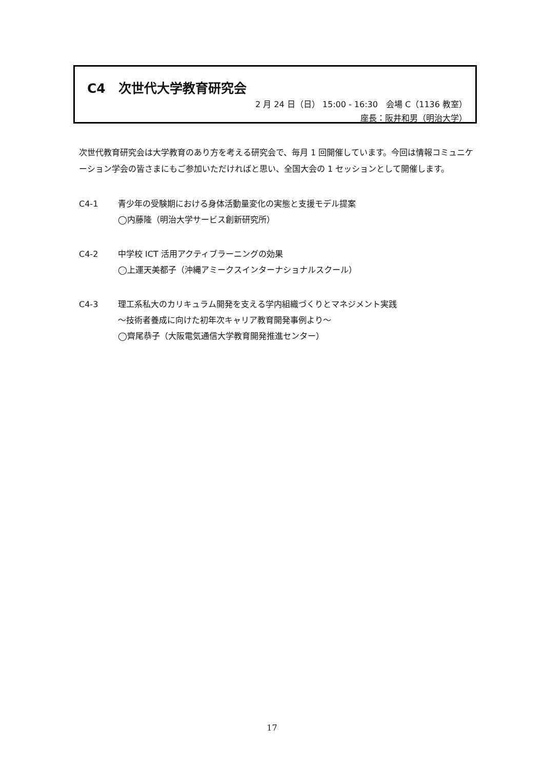C4　次世代大学教育研究会
2 月 24 日（日） 15:00 - 16:30　会場 C（1136 教室）
座長：阪井和男（明治大学）
次世代教育研究会は大学教育のあり方を考える研究会で、毎月 1 回開催しています。今回は情報コミュニケーション学会の皆さまにもご参加いただければと思い、全国大会の 1 セッションとして開催します。
C4-1 青少年の受験期における身体活動量変化の実態と支援モデル提案
◯内藤隆（明治大学サービス創新研究所）
C4-2 中学校 ICT 活用アクティブラーニングの効果
◯上運天美都子（沖縄アミークスインターナショナルスクール）
C4-3 理工系私大のカリキュラム開発を支える学内組織づくりとマネジメント実践
～技術者養成に向けた初年次キャリア教育開発事例より～
◯齊尾恭子（大阪電気通信大学教育開発推進センター）
17